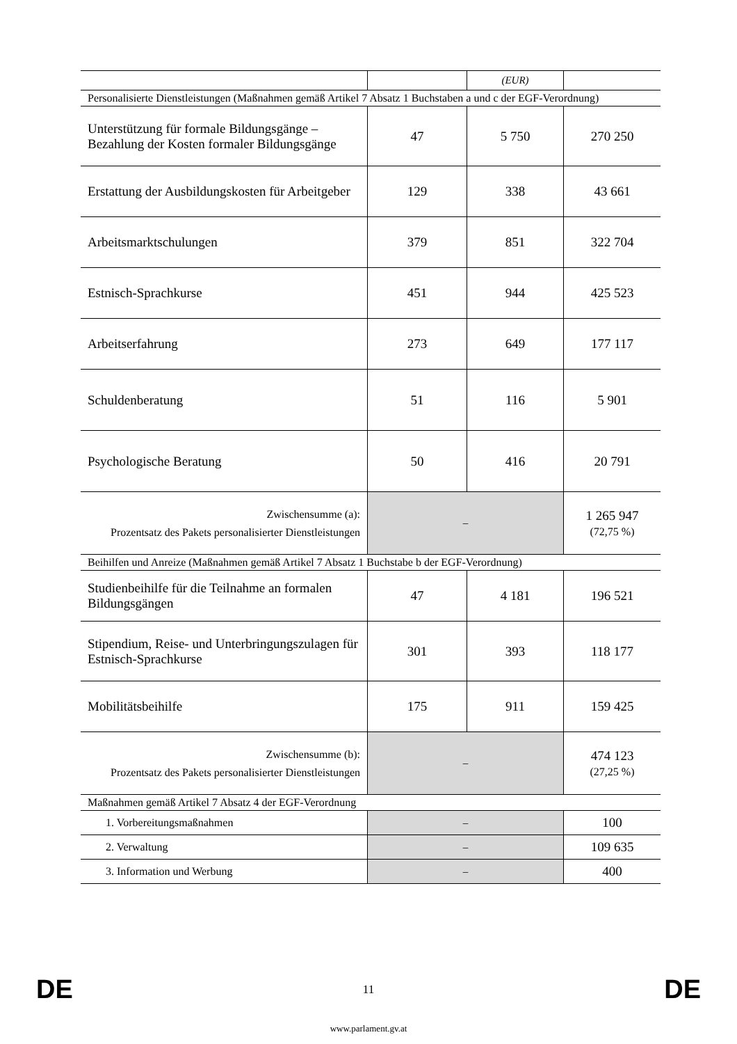| | | (EUR) | |
| Personalisierte Dienstleistungen (Maßnahmen gemäß Artikel 7 Absatz 1 Buchstaben a und c der EGF-Verordnung) | | | |
| Unterstützung für formale Bildungsgänge – Bezahlung der Kosten formaler Bildungsgänge | 47 | 5 750 | 270 250 |
| Erstattung der Ausbildungskosten für Arbeitgeber | 129 | 338 | 43 661 |
| Arbeitsmarktschulungen | 379 | 851 | 322 704 |
| Estnisch-Sprachkurse | 451 | 944 | 425 523 |
| Arbeitserfahrung | 273 | 649 | 177 117 |
| Schuldenberatung | 51 | 116 | 5 901 |
| Psychologische Beratung | 50 | 416 | 20 791 |
| Zwischensumme (a): Prozentsatz des Pakets personalisierter Dienstleistungen | – | | 1 265 947 (72,75 %) |
| Beihilfen und Anreize (Maßnahmen gemäß Artikel 7 Absatz 1 Buchstabe b der EGF-Verordnung) | | | |
| Studienbeihilfe für die Teilnahme an formalen Bildungsgängen | 47 | 4 181 | 196 521 |
| Stipendium, Reise- und Unterbringungszulagen für Estnisch-Sprachkurse | 301 | 393 | 118 177 |
| Mobilitätsbeihilfe | 175 | 911 | 159 425 |
| Zwischensumme (b): Prozentsatz des Pakets personalisierter Dienstleistungen | – | | 474 123 (27,25 %) |
| Maßnahmen gemäß Artikel 7 Absatz 4 der EGF-Verordnung | | | |
| 1. Vorbereitungsmaßnahmen | – | | 100 |
| 2. Verwaltung | – | | 109 635 |
| 3. Information und Werbung | – | | 400 |
DE
11 DE
www.parlament.gv.at